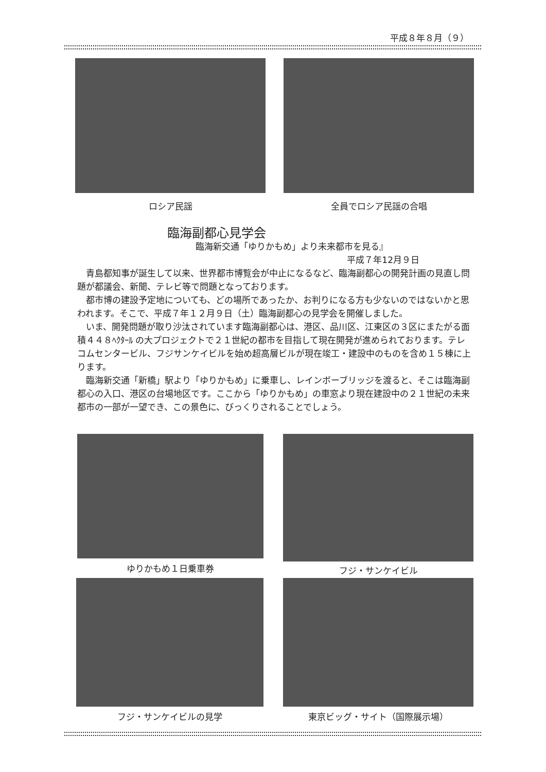平成８年８月（９）
ロシア民謡 全員でロシア民謡の合唱
臨海副都心見学会
臨海新交通「ゆりかもめ」より未来都市を見る』
平成７年12月９日
青島都知事が誕生して以来、世界都市博覧会が中止になるなど、臨海副都心の開発計画の見直し問題が都議会、新聞、テレビ等で問題となっております。
都市博の建設予定地についても、どの場所であったか、お判りになる方も少ないのではないかと思われます。そこで、平成７年１２月９日（土）臨海副都心の見学会を開催しました。
いま、開発問題が取り沙汰されています臨海副都心は、港区、品川区、江東区の３区にまたがる面積４４８ﾍｸﾀｰﾙ の大プロジェクトで２１世紀の都市を目指して現在開発が進められております。テレコムセンタービル、フジサンケイビルを始め超高層ビルが現在竣工・建設中のものを含め１５棟に上ります。
臨海新交通「新橋」駅より「ゆりかもめ」に乗車し、レインボーブリッジを渡ると、そこは臨海副都心の入口、港区の台場地区です。ここから「ゆりかもめ」の車窓より現在建設中の２１世紀の未来都市の一部が一望でき、この景色に、びっくりされることでしょう。
ゆりかもめ１日乗車券 フジ・サンケイビル
フジ・サンケイビルの見学 東京ビッグ・サイト（国際展示場）